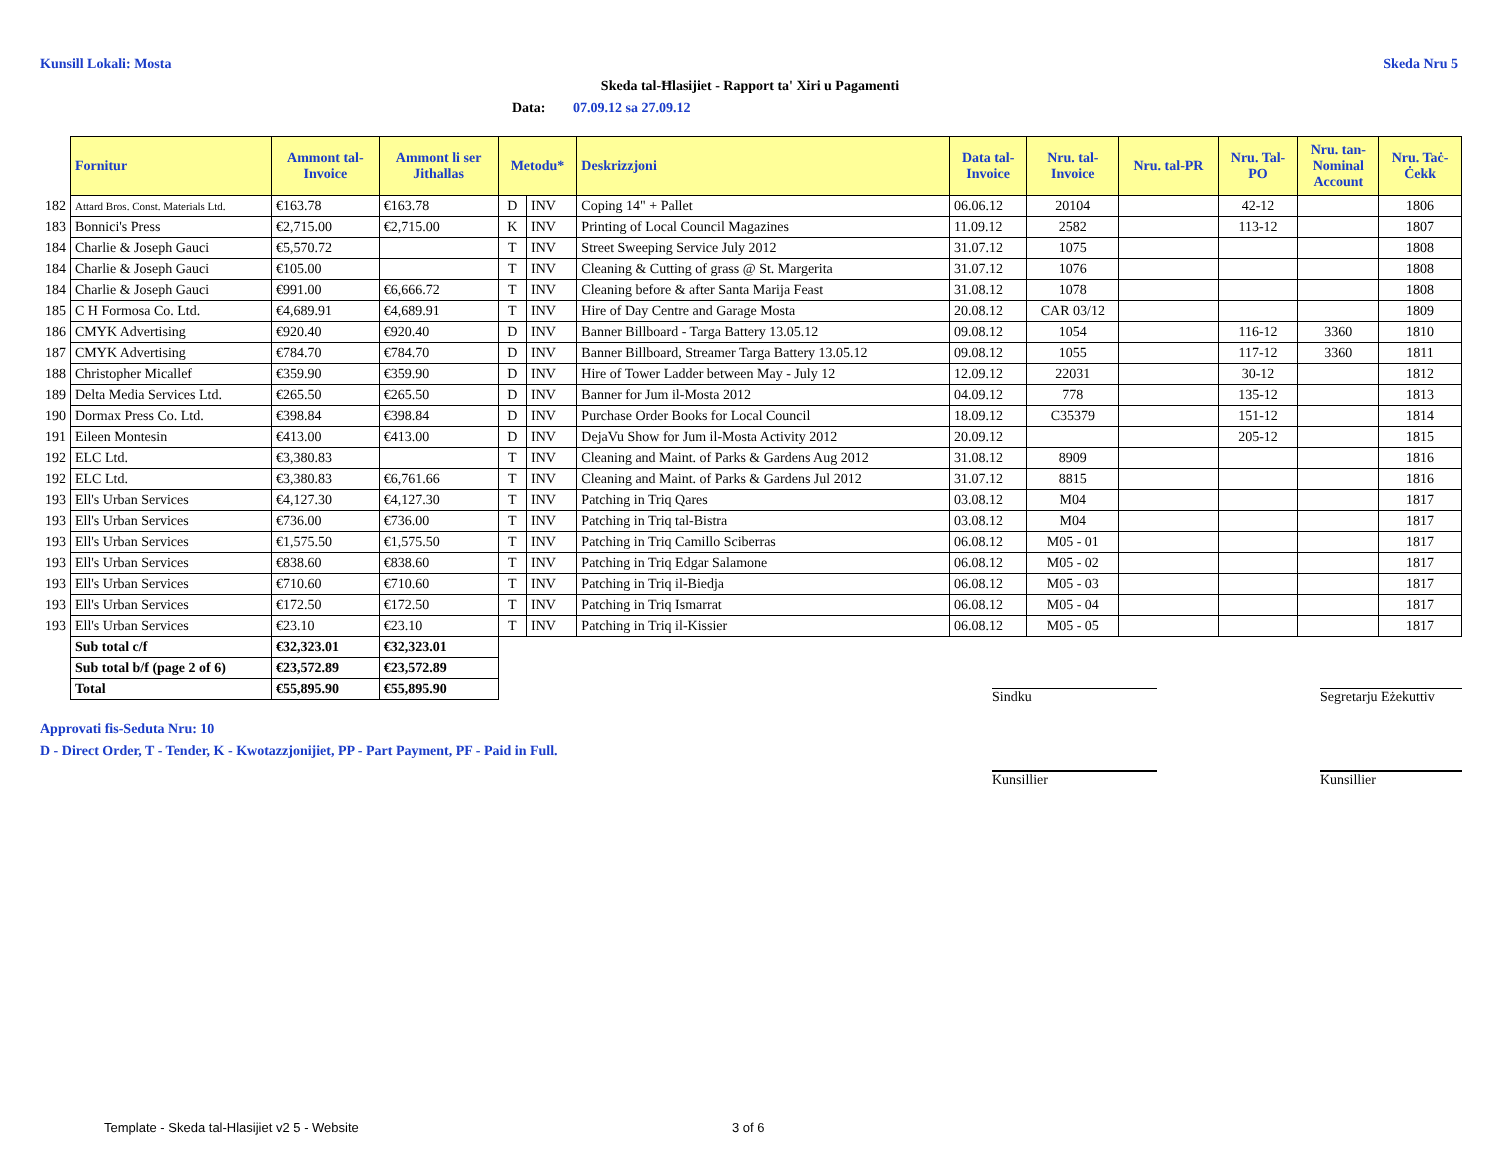Kunsill Lokali: Mosta Skeda Nru 5
Skeda tal-Ħlasijiet - Rapport ta' Xiri u Pagamenti
Data: 07.09.12 sa 27.09.12
| | Fornitur | Ammont tal- Invoice | Ammont li ser Jithallas | Metodu* | | Deskrizzjoni | Data tal- Invoice | Nru. tal- Invoice | Nru. tal-PR | Nru. Tal- PO | Nru. tan- Nominal Account | Nru. Taċ- Ċekk |
| 182 | Attard Bros. Const. Materials Ltd. | €163.78 | €163.78 | D | INV | Coping 14" + Pallet | 06.06.12 | 20104 | | 42-12 | | 1806 |
| 183 | Bonnici's Press | €2,715.00 | €2,715.00 | K | INV | Printing of Local Council Magazines | 11.09.12 | 2582 | | 113-12 | | 1807 |
| 184 | Charlie & Joseph Gauci | €5,570.72 | | T | INV | Street Sweeping Service July 2012 | 31.07.12 | 1075 | | | | 1808 |
| 184 | Charlie & Joseph Gauci | €105.00 | | T | INV | Cleaning & Cutting of grass @ St. Margerita | 31.07.12 | 1076 | | | | 1808 |
| 184 | Charlie & Joseph Gauci | €991.00 | €6,666.72 | T | INV | Cleaning before & after Santa Marija Feast | 31.08.12 | 1078 | | | | 1808 |
| 185 | C H Formosa Co. Ltd. | €4,689.91 | €4,689.91 | T | INV | Hire of Day Centre and Garage Mosta | 20.08.12 | CAR 03/12 | | | | 1809 |
| 186 | CMYK Advertising | €920.40 | €920.40 | D | INV | Banner Billboard - Targa Battery 13.05.12 | 09.08.12 | 1054 | | 116-12 | 3360 | 1810 |
| 187 | CMYK Advertising | €784.70 | €784.70 | D | INV | Banner Billboard, Streamer Targa Battery 13.05.12 | 09.08.12 | 1055 | | 117-12 | 3360 | 1811 |
| 188 | Christopher Micallef | €359.90 | €359.90 | D | INV | Hire of Tower Ladder between May - July 12 | 12.09.12 | 22031 | | 30-12 | | 1812 |
| 189 | Delta Media Services Ltd. | €265.50 | €265.50 | D | INV | Banner for Jum il-Mosta 2012 | 04.09.12 | 778 | | 135-12 | | 1813 |
| 190 | Dormax Press Co. Ltd. | €398.84 | €398.84 | D | INV | Purchase Order Books for Local Council | 18.09.12 | C35379 | | 151-12 | | 1814 |
| 191 | Eileen Montesin | €413.00 | €413.00 | D | INV | DejaVu Show for Jum il-Mosta Activity 2012 | 20.09.12 | | | 205-12 | | 1815 |
| 192 | ELC Ltd. | €3,380.83 | | T | INV | Cleaning and Maint. of Parks & Gardens Aug 2012 | 31.08.12 | 8909 | | | | 1816 |
| 192 | ELC Ltd. | €3,380.83 | €6,761.66 | T | INV | Cleaning and Maint. of Parks & Gardens Jul 2012 | 31.07.12 | 8815 | | | | 1816 |
| 193 | Ell's Urban Services | €4,127.30 | €4,127.30 | T | INV | Patching in Triq Qares | 03.08.12 | M04 | | | | 1817 |
| 193 | Ell's Urban Services | €736.00 | €736.00 | T | INV | Patching in Triq tal-Bistra | 03.08.12 | M04 | | | | 1817 |
| 193 | Ell's Urban Services | €1,575.50 | €1,575.50 | T | INV | Patching in Triq Camillo Sciberras | 06.08.12 | M05 - 01 | | | | 1817 |
| 193 | Ell's Urban Services | €838.60 | €838.60 | T | INV | Patching in Triq Edgar Salamone | 06.08.12 | M05 - 02 | | | | 1817 |
| 193 | Ell's Urban Services | €710.60 | €710.60 | T | INV | Patching in Triq il-Biedja | 06.08.12 | M05 - 03 | | | | 1817 |
| 193 | Ell's Urban Services | €172.50 | €172.50 | T | INV | Patching in Triq Ismarrat | 06.08.12 | M05 - 04 | | | | 1817 |
| 193 | Ell's Urban Services | €23.10 | €23.10 | T | INV | Patching in Triq il-Kissier | 06.08.12 | M05 - 05 | | | | 1817 |
| | Sub total c/f | €32,323.01 | €32,323.01 | | | | | | | | | |
| | Sub total b/f (page 2 of 6) | €23,572.89 | €23,572.89 | | | | | | | | | |
| | Total | €55,895.90 | €55,895.90 | | | | | | | | | |
Approvati fis-Seduta Nru: 10
D - Direct Order, T - Tender, K - Kwotazzjonijiet, PP - Part Payment, PF - Paid in Full.
Sindku
Segretarju Eżekuttiv
Kunsillier Kunsillier
Template - Skeda tal-Hlasijiet v2 5 - Website
3 of 6